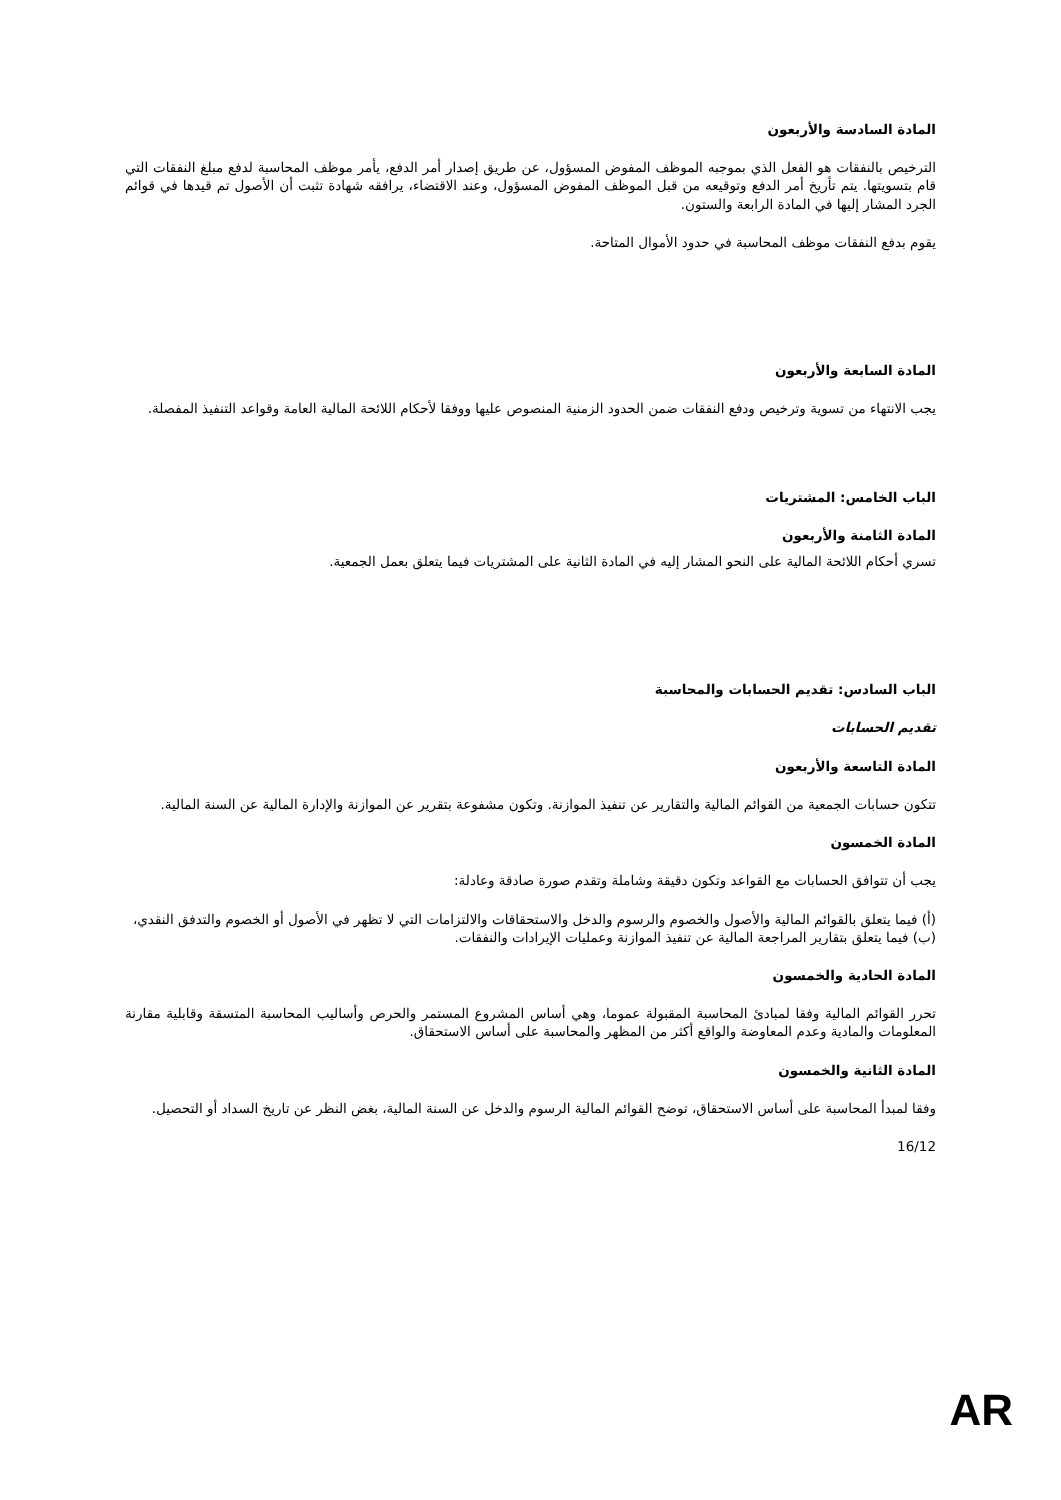المادة السادسة والأربعون
الترخيص بالنفقات هو الفعل الذي بموجبه الموظف المفوض المسؤول، عن طريق إصدار أمر الدفع، يأمر موظف المحاسبة لدفع مبلغ النفقات التي قام بتسويتها. يتم تأريخ أمر الدفع وتوقيعه من قبل الموظف المفوض المسؤول، وعند الاقتضاء، يرافقه شهادة تثبت أن الأصول تم قيدها في قوائم الجرد المشار إليها في المادة الرابعة والستون.
يقوم بدفع النفقات موظف المحاسبة في حدود الأموال المتاحة.
المادة السابعة والأربعون
يجب الانتهاء من تسوية وترخيص ودفع النفقات ضمن الحدود الزمنية المنصوص عليها ووفقا لأحكام اللائحة المالية العامة وقواعد التنفيذ المفصلة.
الباب الخامس: المشتريات
المادة الثامنة والأربعون
تسري أحكام اللائحة المالية على النحو المشار إليه في المادة الثانية على المشتريات فيما يتعلق بعمل الجمعية.
الباب السادس: تقديم الحسابات والمحاسبة
تقديم الحسابات
المادة التاسعة والأربعون
تتكون حسابات الجمعية من القوائم المالية والتقارير عن تنفيذ الموازنة. وتكون مشفوعة بتقرير عن الموازنة والإدارة المالية عن السنة المالية.
المادة الخمسون
يجب أن تتوافق الحسابات مع القواعد وتكون دقيقة وشاملة وتقدم صورة صادقة وعادلة:
(أ) فيما يتعلق بالقوائم المالية والأصول والخصوم والرسوم والدخل والاستحقاقات والالتزامات التي لا تظهر في الأصول أو الخصوم والتدفق النقدي،
(ب) فيما يتعلق بتقارير المراجعة المالية عن تنفيذ الموازنة وعمليات الإيرادات والنفقات.
المادة الحادية والخمسون
تحرر القوائم المالية وفقا لمبادئ المحاسبة المقبولة عموما، وهي أساس المشروع المستمر والحرص وأساليب المحاسبة المتسقة وقابلية مقارنة المعلومات والمادية وعدم المعاوضة والواقع أكثر من المظهر والمحاسبة على أساس الاستحقاق.
المادة الثانية والخمسون
وفقا لمبدأ المحاسبة على أساس الاستحقاق، توضح القوائم المالية الرسوم والدخل عن السنة المالية، بغض النظر عن تاريخ السداد أو التحصيل.
16/12
AR